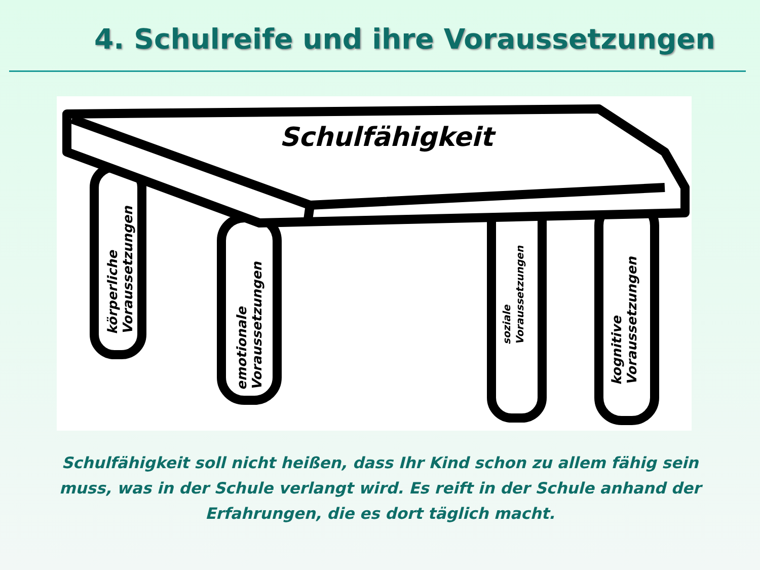4. Schulreife und ihre Voraussetzungen
Schulfähigkeit
körperliche Voraussetzungen
emotionale Voraussetzungen
soziale Voraussetzungen
kognitive Voraussetzungen
Schulfähigkeit soll nicht heißen, dass Ihr Kind schon zu allem fähig sein muss, was in der Schule verlangt wird. Es reift in der Schule anhand der Erfahrungen, die es dort täglich macht.